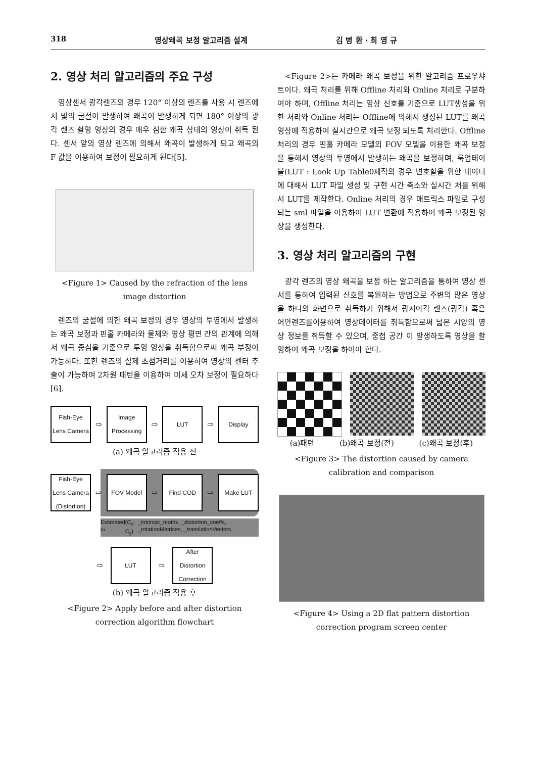318 영상왜곡 보정 알고리즘 설계 김 병 환 · 최 영 규
2. 영상 처리 알고리즘의 주요 구성
영상센서 광각렌즈의 경우 120° 이상의 렌즈를 사용 시 렌즈에서 빛의 굴절이 발생하여 왜곡이 발생하게 되면 180° 이상의 광각 렌즈 촬영 영상의 경우 매우 심한 왜곡 상태의 영상이 취득 된다. 센서 앞의 영상 렌즈에 의해서 왜곡이 발생하게 되고 왜곡의 F 값을 이용하여 보정이 필요하게 된다[5].
<Figure 1> Caused by the refraction of the lens image distortion
렌즈의 굴절에 의한 왜곡 보정의 경우 영상의 투영에서 발생하는 왜곡 보정과 핀홀 카메라와 물체와 영상 평면 간의 관계에 의해서 왜곡 중심을 기준으로 투영 영상을 취득함으로써 왜곡 부정이 가능하다. 또한 렌즈의 실제 초점거리를 이용하여 영상의 센터 추출이 가능하며 2차원 패턴을 이용하여 미세 오차 보정이 필요하다[6].
Fish-Eye Lens Camera
⇨
Image Processing
⇨
LUT
⇨
Display
(a) 왜곡 알고리즘 적용 전
Fish-Eye Lens Camera (Distortion)
⇨
FOV Model
⇨
Find COD
⇨
Make LUT
Estimated ω (C<sub>x</sub>, C<sub>y</sub>) _intrinsic_matrix, _distortion_coeffs, _rotationMatrices, _translationVectors
⇨
LUT
⇨
After Distortion Correction
(b) 왜곡 알고리즘 적용 후
<Figure 2> Apply before and after distortion correction algorithm flowchart
<Figure 2>는 카메라 왜곡 보정을 위한 알고리즘 프로우챠트이다. 왜곡 처리를 위해 Offline 처리와 Online 처리로 구분하여야 하며, Offline 처리는 영상 신호를 기준으로 LUT생성을 위한 처리와 Online 처리는 Offline에 의해서 생성된 LUT를 왜곡 영상에 적용하여 실시간으로 왜곡 보정 되도록 처리한다. Offline 처리의 경우 핀홀 카메라 모델의 FOV 모델을 이용한 왜곡 보정을 통해서 영상의 투영에서 발생하는 왜곡을 보정하며, 룩업테이블(LUT : Look Up Table0제작의 경우 변호할을 위한 데이터에 대해서 LUT 파일 생성 및 구현 시간 축소와 실시간 처를 위해서 LUT를 제작한다. Online 처리의 경우 매트릭스 파일로 구성되는 sml 파일을 이용하여 LUT 변환에 적용하여 왜곡 보정된 영상을 생성한다.
3. 영상 처리 알고리즘의 구현
광각 렌즈의 영상 왜곡을 보정 하는 알고리즘을 통하여 영상 센서를 통하여 입력된 신호를 복원하는 방법으로 주변의 많은 영상을 하나의 화면으로 취득하기 위해서 광시야각 렌즈(광각) 혹은 어안렌즈를이용하여 영상데이터를 취득함으로써 넓은 시양의 영상 정보를 취득할 수 있으며, 중첩 공간 이 발생하도록 영상을 촬영하여 왜곡 보정을 하여야 한다.
(a)패턴 (b)왜곡 보정(전) (c)왜곡 보정(후)
<Figure 3> The distortion caused by camera calibration and comparison
<Figure 4> Using a 2D flat pattern distortion correction program screen center